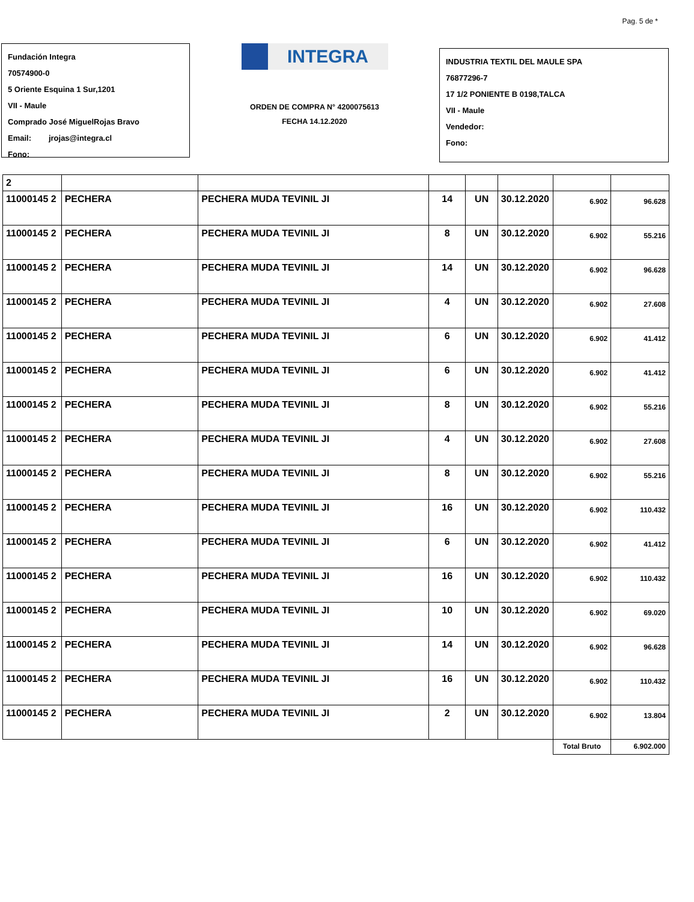Pag. 5 de *
Fundación Integra
70574900-0
5 Oriente Esquina 1 Sur,1201
VII - Maule
Comprado José MiguelRojas Bravo
Email: jrojas@integra.cl
Fono:
INTEGRA
ORDEN DE COMPRA N° 4200075613
FECHA 14.12.2020
INDUSTRIA TEXTIL DEL MAULE SPA
76877296-7
17 1/2 PONIENTE B 0198,TALCA
VII - Maule
Vendedor:
Fono:
| 2 | | | | | | | |
| 11000145 2 | PECHERA | PECHERA MUDA TEVINIL JI | 14 | UN | 30.12.2020 | 6.902 | 96.628 |
| 11000145 2 | PECHERA | PECHERA MUDA TEVINIL JI | 8 | UN | 30.12.2020 | 6.902 | 55.216 |
| 11000145 2 | PECHERA | PECHERA MUDA TEVINIL JI | 14 | UN | 30.12.2020 | 6.902 | 96.628 |
| 11000145 2 | PECHERA | PECHERA MUDA TEVINIL JI | 4 | UN | 30.12.2020 | 6.902 | 27.608 |
| 11000145 2 | PECHERA | PECHERA MUDA TEVINIL JI | 6 | UN | 30.12.2020 | 6.902 | 41.412 |
| 11000145 2 | PECHERA | PECHERA MUDA TEVINIL JI | 6 | UN | 30.12.2020 | 6.902 | 41.412 |
| 11000145 2 | PECHERA | PECHERA MUDA TEVINIL JI | 8 | UN | 30.12.2020 | 6.902 | 55.216 |
| 11000145 2 | PECHERA | PECHERA MUDA TEVINIL JI | 4 | UN | 30.12.2020 | 6.902 | 27.608 |
| 11000145 2 | PECHERA | PECHERA MUDA TEVINIL JI | 8 | UN | 30.12.2020 | 6.902 | 55.216 |
| 11000145 2 | PECHERA | PECHERA MUDA TEVINIL JI | 16 | UN | 30.12.2020 | 6.902 | 110.432 |
| 11000145 2 | PECHERA | PECHERA MUDA TEVINIL JI | 6 | UN | 30.12.2020 | 6.902 | 41.412 |
| 11000145 2 | PECHERA | PECHERA MUDA TEVINIL JI | 16 | UN | 30.12.2020 | 6.902 | 110.432 |
| 11000145 2 | PECHERA | PECHERA MUDA TEVINIL JI | 10 | UN | 30.12.2020 | 6.902 | 69.020 |
| 11000145 2 | PECHERA | PECHERA MUDA TEVINIL JI | 14 | UN | 30.12.2020 | 6.902 | 96.628 |
| 11000145 2 | PECHERA | PECHERA MUDA TEVINIL JI | 16 | UN | 30.12.2020 | 6.902 | 110.432 |
| 11000145 2 | PECHERA | PECHERA MUDA TEVINIL JI | 2 | UN | 30.12.2020 | 6.902 | 13.804 |
| | | | | | | Total Bruto | 6.902.000 |